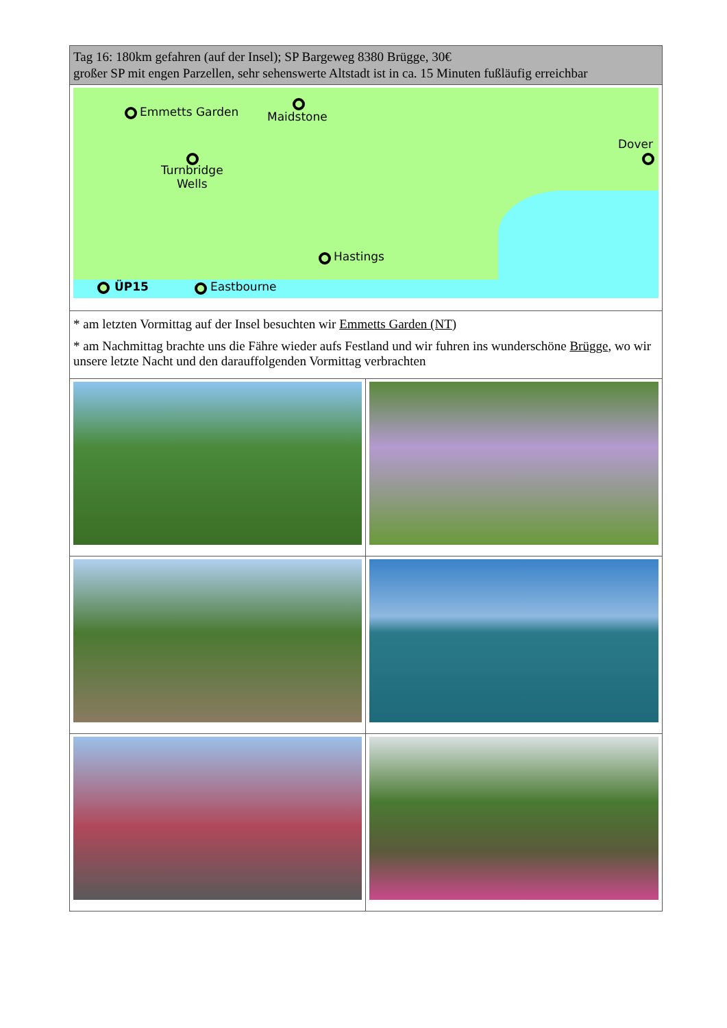| Tag 16: 180km gefahren (auf der Insel); SP Bargeweg 8380 Brügge, 30€ großer SP mit engen Parzellen, sehr sehenswerte Altstadt ist in ca. 15 Minuten fußläufig erreichbar | |
| Emmetts Garden Maidstone Dover Turnbridge Wells Hastings ÜP15 Eastbourne | |
| * am letzten Vormittag auf der Insel besuchten wir Emmetts Garden (NT) * am Nachmittag brachte uns die Fähre wieder aufs Festland und wir fuhren ins wunderschöne Brügge , wo wir unsere letzte Nacht und den darauffolgenden Vormittag verbrachten | |